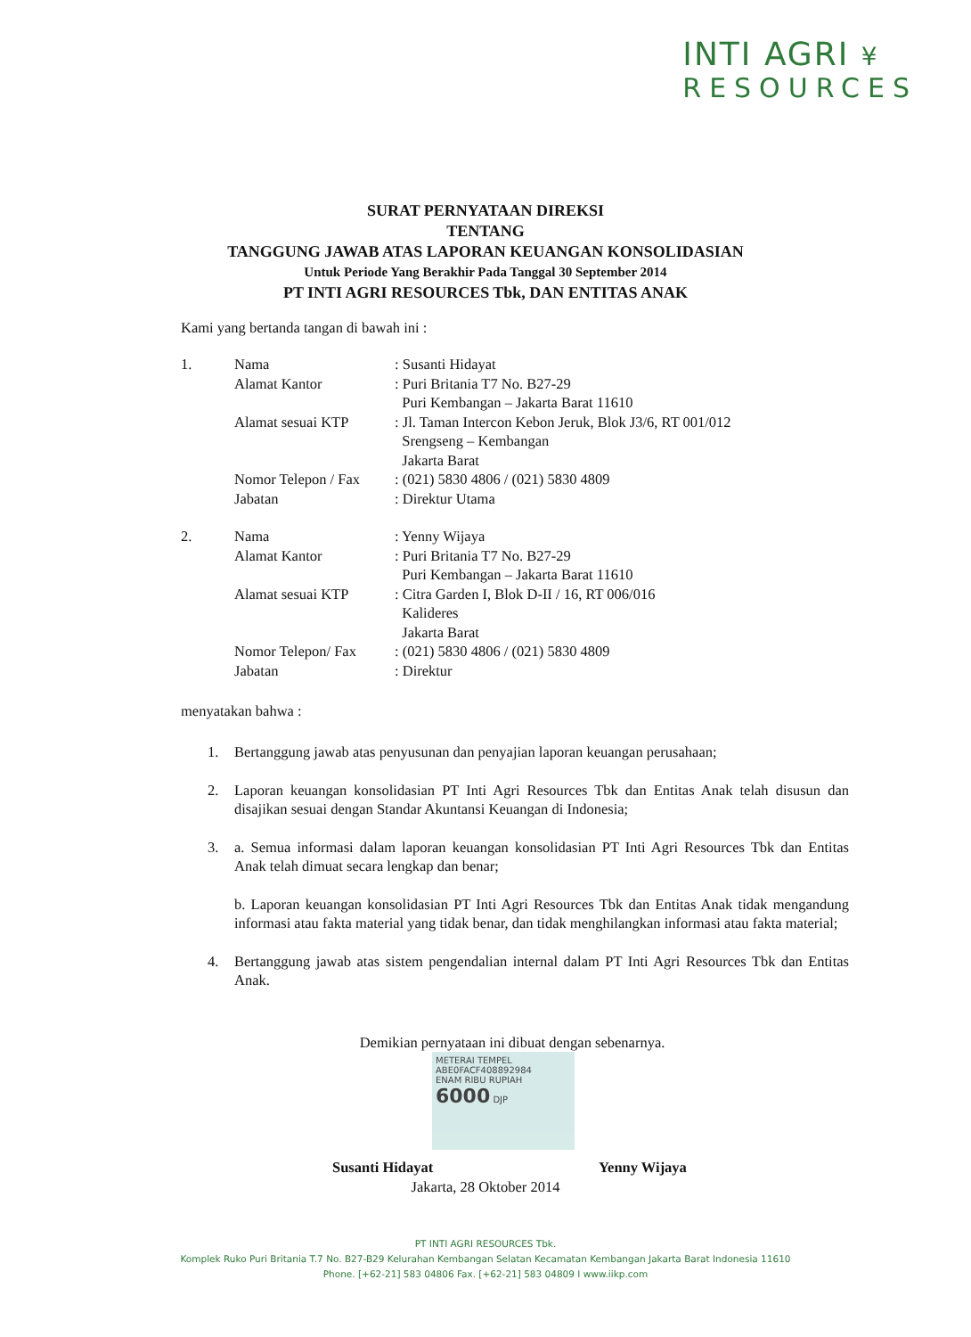INTI AGRI ¥
RESOURCES
SURAT PERNYATAAN DIREKSI
TENTANG
TANGGUNG JAWAB ATAS LAPORAN KEUANGAN KONSOLIDASIAN
Untuk Periode Yang Berakhir Pada Tanggal 30 September 2014
PT INTI AGRI RESOURCES Tbk, DAN ENTITAS ANAK
Kami yang bertanda tangan di bawah ini :
| 1. | Nama | : Susanti Hidayat |
| | Alamat Kantor | : Puri Britania T7 No. B27-29 Puri Kembangan – Jakarta Barat 11610 |
| | Alamat sesuai KTP | : Jl. Taman Intercon Kebon Jeruk, Blok J3/6, RT 001/012 Srengseng – Kembangan Jakarta Barat |
| | Nomor Telepon / Fax | : (021) 5830 4806 / (021) 5830 4809 |
| | Jabatan | : Direktur Utama |
| 2. | Nama | : Yenny Wijaya |
| | Alamat Kantor | : Puri Britania T7 No. B27-29 Puri Kembangan – Jakarta Barat 11610 |
| | Alamat sesuai KTP | : Citra Garden I, Blok D-II / 16, RT 006/016 Kalideres Jakarta Barat |
| | Nomor Telepon/ Fax | : (021) 5830 4806 / (021) 5830 4809 |
| | Jabatan | : Direktur |
menyatakan bahwa :
1. Bertanggung jawab atas penyusunan dan penyajian laporan keuangan perusahaan;
2. Laporan keuangan konsolidasian PT Inti Agri Resources Tbk dan Entitas Anak telah disusun dan disajikan sesuai dengan Standar Akuntansi Keuangan di Indonesia;
3. a. Semua informasi dalam laporan keuangan konsolidasian PT Inti Agri Resources Tbk dan Entitas Anak telah dimuat secara lengkap dan benar;
b. Laporan keuangan konsolidasian PT Inti Agri Resources Tbk dan Entitas Anak tidak mengandung informasi atau fakta material yang tidak benar, dan tidak menghilangkan informasi atau fakta material;
4. Bertanggung jawab atas sistem pengendalian internal dalam PT Inti Agri Resources Tbk dan Entitas Anak.
Demikian pernyataan ini dibuat dengan sebenarnya.
METERAI TEMPEL
ABE0FACF408892984
ENAM RIBU RUPIAH
6000 DJP
Susanti Hidayat Yenny Wijaya
Jakarta, 28 Oktober 2014
PT INTI AGRI RESOURCES Tbk.
Komplek Ruko Puri Britania T.7 No. B27-B29 Kelurahan Kembangan Selatan Kecamatan Kembangan Jakarta Barat Indonesia 11610
Phone. [+62-21] 583 04806 Fax. [+62-21] 583 04809 I www.iikp.com